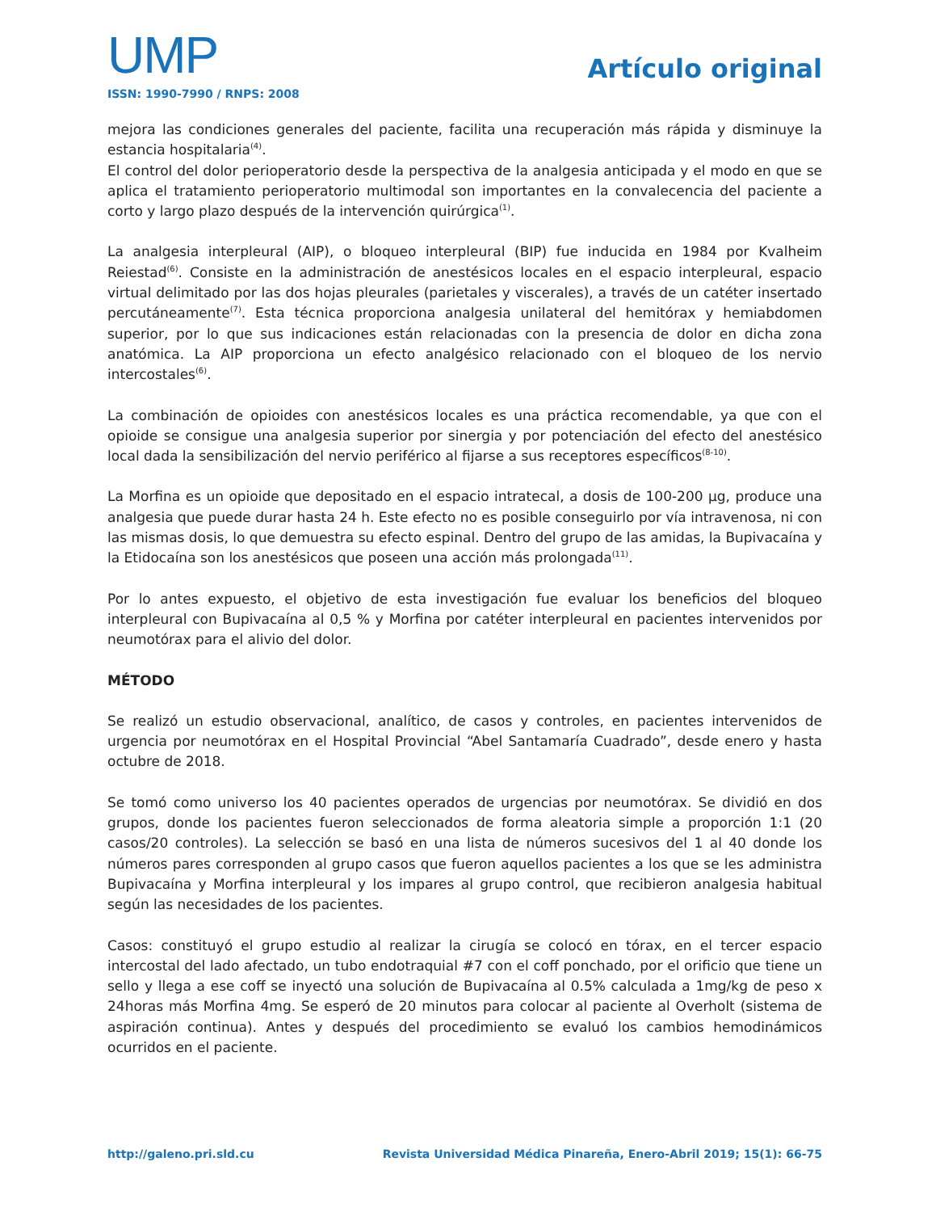UMP
ISSN: 1990-7990 / RNPS: 2008
Artículo original
mejora las condiciones generales del paciente, facilita una recuperación más rápida y disminuye la estancia hospitalaria<sup>(4)</sup>.
El control del dolor perioperatorio desde la perspectiva de la analgesia anticipada y el modo en que se aplica el tratamiento perioperatorio multimodal son importantes en la convalecencia del paciente a corto y largo plazo después de la intervención quirúrgica<sup>(1)</sup>.
La analgesia interpleural (AIP), o bloqueo interpleural (BIP) fue inducida en 1984 por Kvalheim Reiestad<sup>(6)</sup>. Consiste en la administración de anestésicos locales en el espacio interpleural, espacio virtual delimitado por las dos hojas pleurales (parietales y viscerales), a través de un catéter insertado percutáneamente<sup>(7)</sup>. Esta técnica proporciona analgesia unilateral del hemitórax y hemiabdomen superior, por lo que sus indicaciones están relacionadas con la presencia de dolor en dicha zona anatómica. La AIP proporciona un efecto analgésico relacionado con el bloqueo de los nervio intercostales<sup>(6)</sup>.
La combinación de opioides con anestésicos locales es una práctica recomendable, ya que con el opioide se consigue una analgesia superior por sinergia y por potenciación del efecto del anestésico local dada la sensibilización del nervio periférico al fijarse a sus receptores específicos<sup>(8-10)</sup>.
La Morfina es un opioide que depositado en el espacio intratecal, a dosis de 100-200 µg, produce una analgesia que puede durar hasta 24 h. Este efecto no es posible conseguirlo por vía intravenosa, ni con las mismas dosis, lo que demuestra su efecto espinal. Dentro del grupo de las amidas, la Bupivacaína y la Etidocaína son los anestésicos que poseen una acción más prolongada<sup>(11)</sup>.
Por lo antes expuesto, el objetivo de esta investigación fue evaluar los beneficios del bloqueo interpleural con Bupivacaína al 0,5 % y Morfina por catéter interpleural en pacientes intervenidos por neumotórax para el alivio del dolor.
MÉTODO
Se realizó un estudio observacional, analítico, de casos y controles, en pacientes intervenidos de urgencia por neumotórax en el Hospital Provincial “Abel Santamaría Cuadrado”, desde enero y hasta octubre de 2018.
Se tomó como universo los 40 pacientes operados de urgencias por neumotórax. Se dividió en dos grupos, donde los pacientes fueron seleccionados de forma aleatoria simple a proporción 1:1 (20 casos/20 controles). La selección se basó en una lista de números sucesivos del 1 al 40 donde los números pares corresponden al grupo casos que fueron aquellos pacientes a los que se les administra Bupivacaína y Morfina interpleural y los impares al grupo control, que recibieron analgesia habitual según las necesidades de los pacientes.
Casos: constituyó el grupo estudio al realizar la cirugía se colocó en tórax, en el tercer espacio intercostal del lado afectado, un tubo endotraquial #7 con el coff ponchado, por el orificio que tiene un sello y llega a ese coff se inyectó una solución de Bupivacaína al 0.5% calculada a 1mg/kg de peso x 24horas más Morfina 4mg. Se esperó de 20 minutos para colocar al paciente al Overholt (sistema de aspiración continua). Antes y después del procedimiento se evaluó los cambios hemodinámicos ocurridos en el paciente.
http://galeno.pri.sld.cu Revista Universidad Médica Pinareña, Enero-Abril 2019; 15(1): 66-75